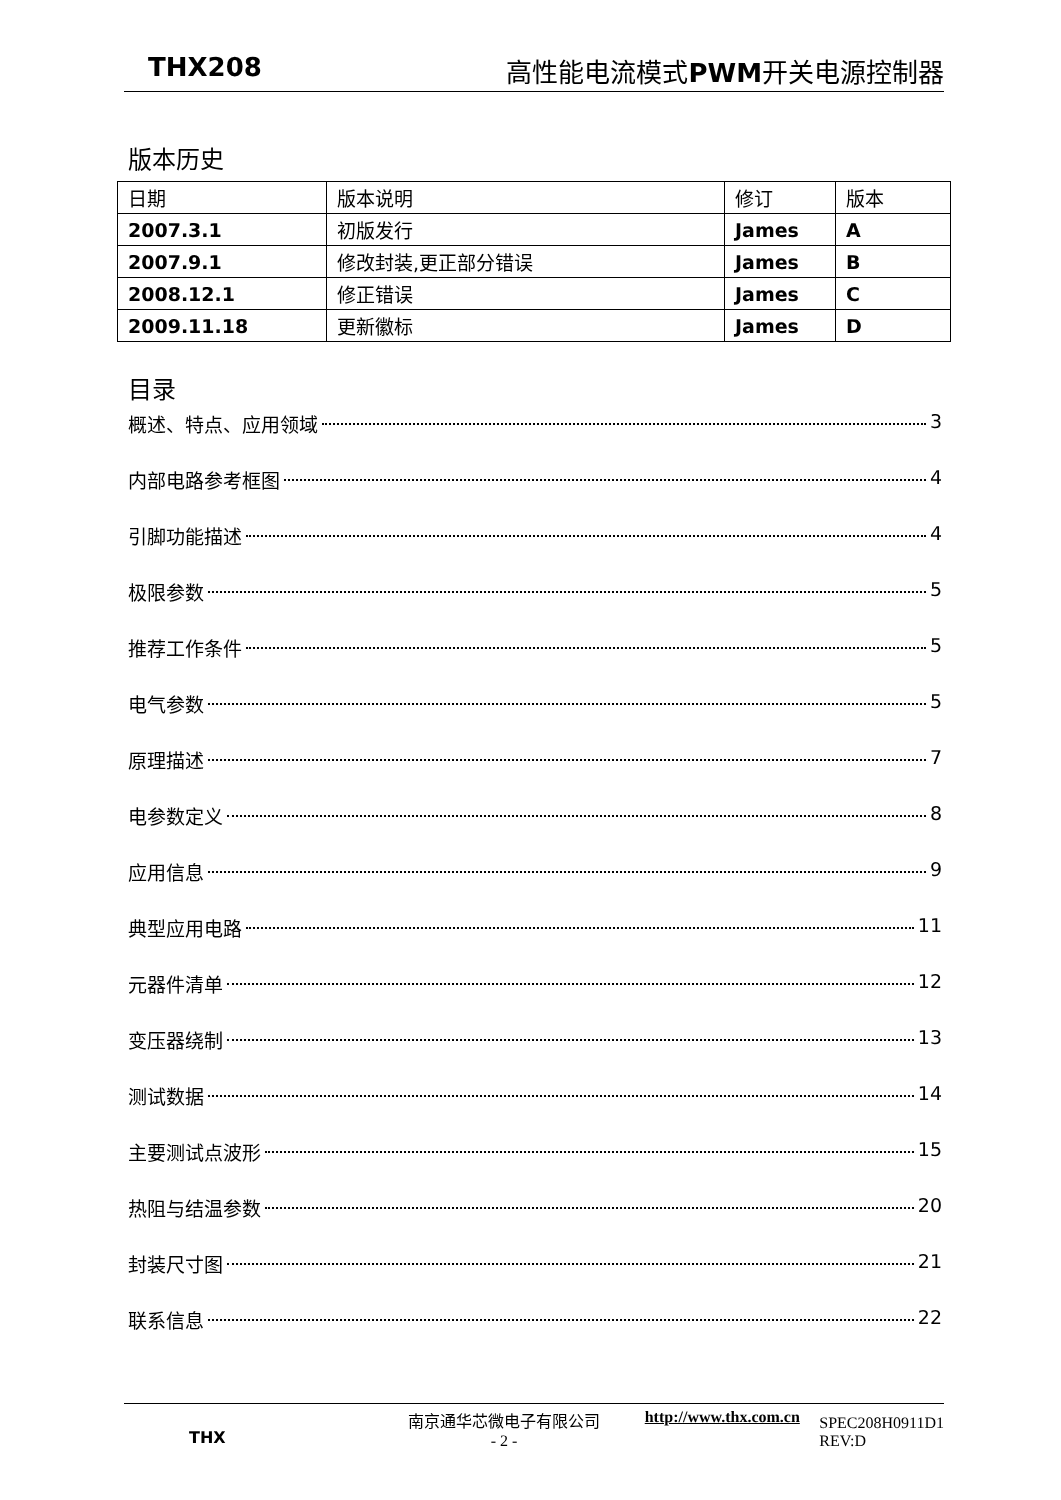THX208 高性能电流模式 PWM开关电源控制器
版本历史
| 日期 | 版本说明 | 修订 | 版本 |
| 2007.3.1 | 初版发行 | James | A |
| 2007.9.1 | 修改封装,更正部分错误 | James | B |
| 2008.12.1 | 修正错误 | James | C |
| 2009.11.18 | 更新徽标 | James | D |
目录
概述、特点、应用领域 3
内部电路参考框图 4
引脚功能描述 4
极限参数 5
推荐工作条件 5
电气参数 5
原理描述 7
电参数定义 8
应用信息 9
典型应用电路 11
元器件清单 12
变压器绕制 13
测试数据 14
主要测试点波形 15
热阻与结温参数 20
封装尺寸图 21
联系信息 22
THX
南京通华芯微电子有限公司
- 2 -
http://www.thx.com.cn
SPEC208H0911D1
REV:D